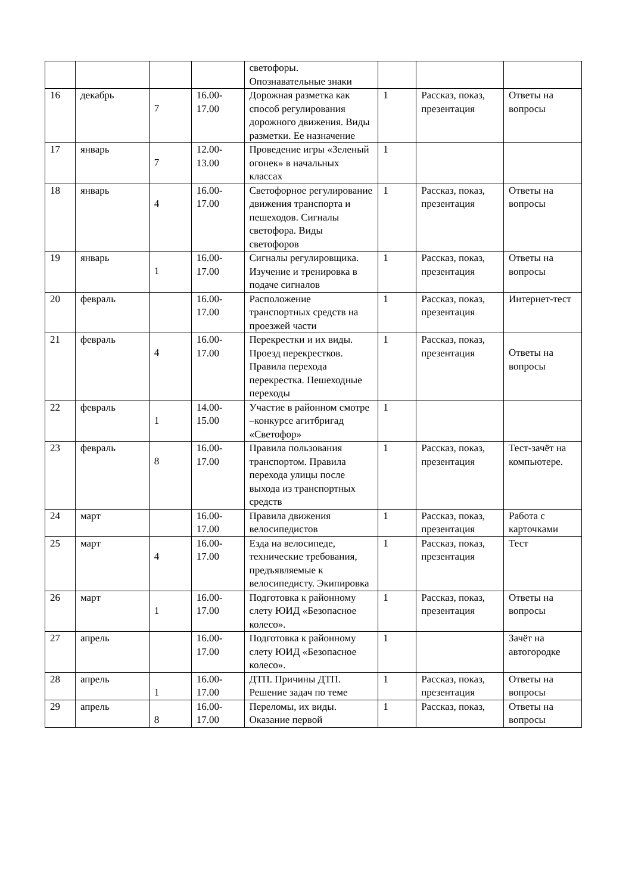| | | | | светофоры. Опознавательные знаки | | | |
| 16 | декабрь | 7 | 16.00-17.00 | Дорожная разметка как способ регулирования дорожного движения. Виды разметки. Ее назначение | 1 | Рассказ, показ, презентация | Ответы на вопросы |
| 17 | январь | 7 | 12.00-13.00 | Проведение игры «Зеленый огонек» в начальных классах | 1 | | |
| 18 | январь | 4 | 16.00-17.00 | Светофорное регулирование движения транспорта и пешеходов. Сигналы светофора. Виды светофоров | 1 | Рассказ, показ, презентация | Ответы на вопросы |
| 19 | январь | 1 | 16.00-17.00 | Сигналы регулировщика. Изучение и тренировка в подаче сигналов | 1 | Рассказ, показ, презентация | Ответы на вопросы |
| 20 | февраль | | 16.00-17.00 | Расположение транспортных средств на проезжей части | 1 | Рассказ, показ, презентация | Интернет-тест |
| 21 | февраль | 4 | 16.00-17.00 | Перекрестки и их виды. Проезд перекрестков. Правила перехода перекрестка. Пешеходные переходы | 1 | Рассказ, показ, презентация | Ответы на вопросы |
| 22 | февраль | 1 | 14.00-15.00 | Участие в районном смотре –конкурсе агитбригад «Светофор» | 1 | | |
| 23 | февраль | 8 | 16.00-17.00 | Правила пользования транспортом. Правила перехода улицы после выхода из транспортных средств | 1 | Рассказ, показ, презентация | Тест-зачёт на компьютере. |
| 24 | март | | 16.00-17.00 | Правила движения велосипедистов | 1 | Рассказ, показ, презентация | Работа с карточками |
| 25 | март | 4 | 16.00-17.00 | Езда на велосипеде, технические требования, предъявляемые к велосипедисту. Экипировка | 1 | Рассказ, показ, презентация | Тест |
| 26 | март | 1 | 16.00-17.00 | Подготовка к районному слету ЮИД «Безопасное колесо». | 1 | Рассказ, показ, презентация | Ответы на вопросы |
| 27 | апрель | | 16.00-17.00 | Подготовка к районному слету ЮИД «Безопасное колесо». | 1 | | Зачёт на автогородке |
| 28 | апрель | 1 | 16.00-17.00 | ДТП. Причины ДТП. Решение задач по теме | 1 | Рассказ, показ, презентация | Ответы на вопросы |
| 29 | апрель | 8 | 16.00-17.00 | Переломы, их виды. Оказание первой | 1 | Рассказ, показ, | Ответы на вопросы |